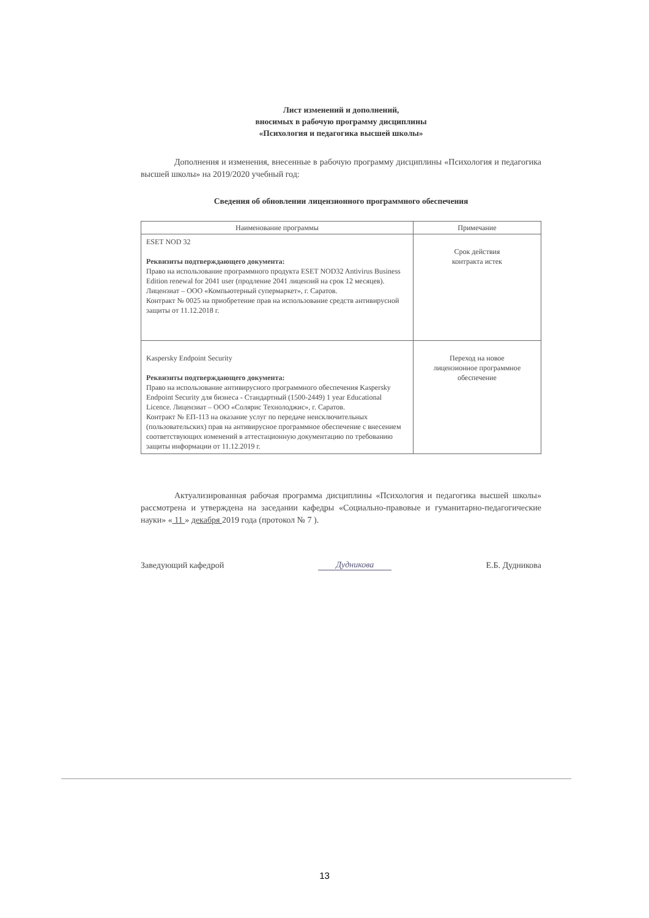Лист изменений и дополнений,
вносимых в рабочую программу дисциплины
«Психология и педагогика высшей школы»
Дополнения и изменения, внесенные в рабочую программу дисциплины «Психология и педагогика высшей школы» на 2019/2020 учебный год:
Сведения об обновлении лицензионного программного обеспечения
| Наименование программы | Примечание |
| --- | --- |
| ESET NOD 32 Реквизиты подтверждающего документа: Право на использование программного продукта ESET NOD32 Antivirus Business Edition renewal for 2041 user (продление 2041 лицензий на срок 12 месяцев). Лицензиат – ООО «Компьютерный супермаркет», г. Саратов. Контракт № 0025 на приобретение прав на использование средств антивирусной защиты от 11.12.2018 г. | Срок действия контракта истек |
| Kaspersky Endpoint Security Реквизиты подтверждающего документа: Право на использование антивирусного программного обеспечения Kaspersky Endpoint Security для бизнеса - Стандартный (1500-2449) 1 year Educational Licence. Лицензиат – ООО «Солярис Технолоджис», г. Саратов. Контракт № ЕП-113 на оказание услуг по передаче неисключительных (пользовательских) прав на антивирусное программное обеспечение с внесением соответствующих изменений в аттестационную документацию по требованию защиты информации от 11.12.2019 г. | Переход на новое лицензионное программное обеспечение |
Актуализированная рабочая программа дисциплины «Психология и педагогика высшей школы» рассмотрена и утверждена на заседании кафедры «Социально-правовые и гуманитарно-педагогические науки» « 11 » декабря 2019 года (протокол № 7 ).
Заведующий кафедрой Дудникова Е.Б. Дудникова
13